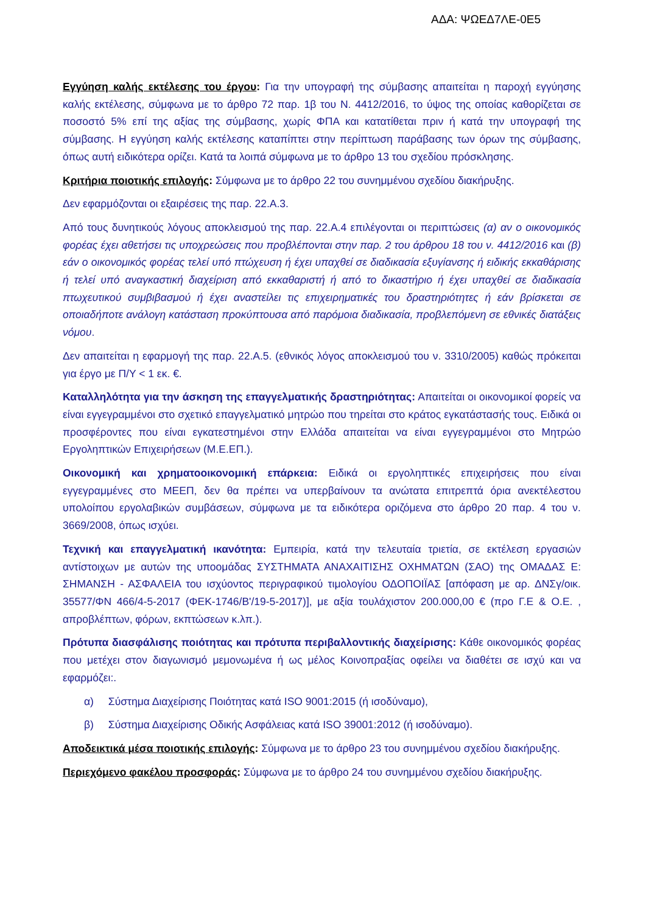ΑΔΑ: ΨΩΕΔ7ΛΕ-0Ε5
Εγγύηση καλής εκτέλεσης του έργου: Για την υπογραφή της σύμβασης απαιτείται η παροχή εγγύησης καλής εκτέλεσης, σύμφωνα με το άρθρο 72 παρ. 1β του Ν. 4412/2016, το ύψος της οποίας καθορίζεται σε ποσοστό 5% επί της αξίας της σύμβασης, χωρίς ΦΠΑ και κατατίθεται πριν ή κατά την υπογραφή της σύμβασης. Η εγγύηση καλής εκτέλεσης καταπίπτει στην περίπτωση παράβασης των όρων της σύμβασης, όπως αυτή ειδικότερα ορίζει. Κατά τα λοιπά σύμφωνα με το άρθρο 13 του σχεδίου πρόσκλησης.
Κριτήρια ποιοτικής επιλογής: Σύμφωνα με το άρθρο 22 του συνημμένου σχεδίου διακήρυξης.
Δεν εφαρμόζονται οι εξαιρέσεις της παρ. 22.Α.3.
Από τους δυνητικούς λόγους αποκλεισμού της παρ. 22.Α.4 επιλέγονται οι περιπτώσεις (α) αν ο οικονομικός φορέας έχει αθετήσει τις υποχρεώσεις που προβλέπονται στην παρ. 2 του άρθρου 18 του ν. 4412/2016 και (β) εάν ο οικονομικός φορέας τελεί υπό πτώχευση ή έχει υπαχθεί σε διαδικασία εξυγίανσης ή ειδικής εκκαθάρισης ή τελεί υπό αναγκαστική διαχείριση από εκκαθαριστή ή από το δικαστήριο ή έχει υπαχθεί σε διαδικασία πτωχευτικού συμβιβασμού ή έχει αναστείλει τις επιχειρηματικές του δραστηριότητες ή εάν βρίσκεται σε οποιαδήποτε ανάλογη κατάσταση προκύπτουσα από παρόμοια διαδικασία, προβλεπόμενη σε εθνικές διατάξεις νόμου.
Δεν απαιτείται η εφαρμογή της παρ. 22.Α.5. (εθνικός λόγος αποκλεισμού του ν. 3310/2005) καθώς πρόκειται για έργο με Π/Υ < 1 εκ. €.
Καταλληλότητα για την άσκηση της επαγγελματικής δραστηριότητας: Απαιτείται οι οικονομικοί φορείς να είναι εγγεγραμμένοι στο σχετικό επαγγελματικό μητρώο που τηρείται στο κράτος εγκατάστασής τους. Ειδικά οι προσφέροντες που είναι εγκατεστημένοι στην Ελλάδα απαιτείται να είναι εγγεγραμμένοι στο Μητρώο Εργοληπτικών Επιχειρήσεων (Μ.Ε.ΕΠ.).
Οικονομική και χρηματοοικονομική επάρκεια: Ειδικά οι εργοληπτικές επιχειρήσεις που είναι εγγεγραμμένες στο ΜΕΕΠ, δεν θα πρέπει να υπερβαίνουν τα ανώτατα επιτρεπτά όρια ανεκτέλεστου υπολοίπου εργολαβικών συμβάσεων, σύμφωνα με τα ειδικότερα οριζόμενα στο άρθρο 20 παρ. 4 του ν. 3669/2008, όπως ισχύει.
Τεχνική και επαγγελματική ικανότητα: Εμπειρία, κατά την τελευταία τριετία, σε εκτέλεση εργασιών αντίστοιχων με αυτών της υποομάδας ΣΥΣΤΗΜΑΤΑ ΑΝΑΧΑΙΤΙΣΗΣ ΟΧΗΜΑΤΩΝ (ΣΑΟ) της ΟΜΑΔΑΣ Ε: ΣΗΜΑΝΣΗ - ΑΣΦΑΛΕΙΑ του ισχύοντος περιγραφικού τιμολογίου ΟΔΟΠΟΙΪΑΣ [απόφαση με αρ. ΔΝΣγ/οικ. 35577/ΦΝ 466/4-5-2017 (ΦΕΚ-1746/Β'/19-5-2017)], με αξία τουλάχιστον 200.000,00 € (προ Γ.Ε & Ο.Ε. , απροβλέπτων, φόρων, εκπτώσεων κ.λπ.).
Πρότυπα διασφάλισης ποιότητας και πρότυπα περιβαλλοντικής διαχείρισης: Κάθε οικονομικός φορέας που μετέχει στον διαγωνισμό μεμονωμένα ή ως μέλος Κοινοπραξίας οφείλει να διαθέτει σε ισχύ και να εφαρμόζει:.
α) Σύστημα Διαχείρισης Ποιότητας κατά ISO 9001:2015 (ή ισοδύναμο),
β) Σύστημα Διαχείρισης Οδικής Ασφάλειας κατά ISO 39001:2012 (ή ισοδύναμο).
Αποδεικτικά μέσα ποιοτικής επιλογής: Σύμφωνα με το άρθρο 23 του συνημμένου σχεδίου διακήρυξης.
Περιεχόμενο φακέλου προσφοράς: Σύμφωνα με το άρθρο 24 του συνημμένου σχεδίου διακήρυξης.